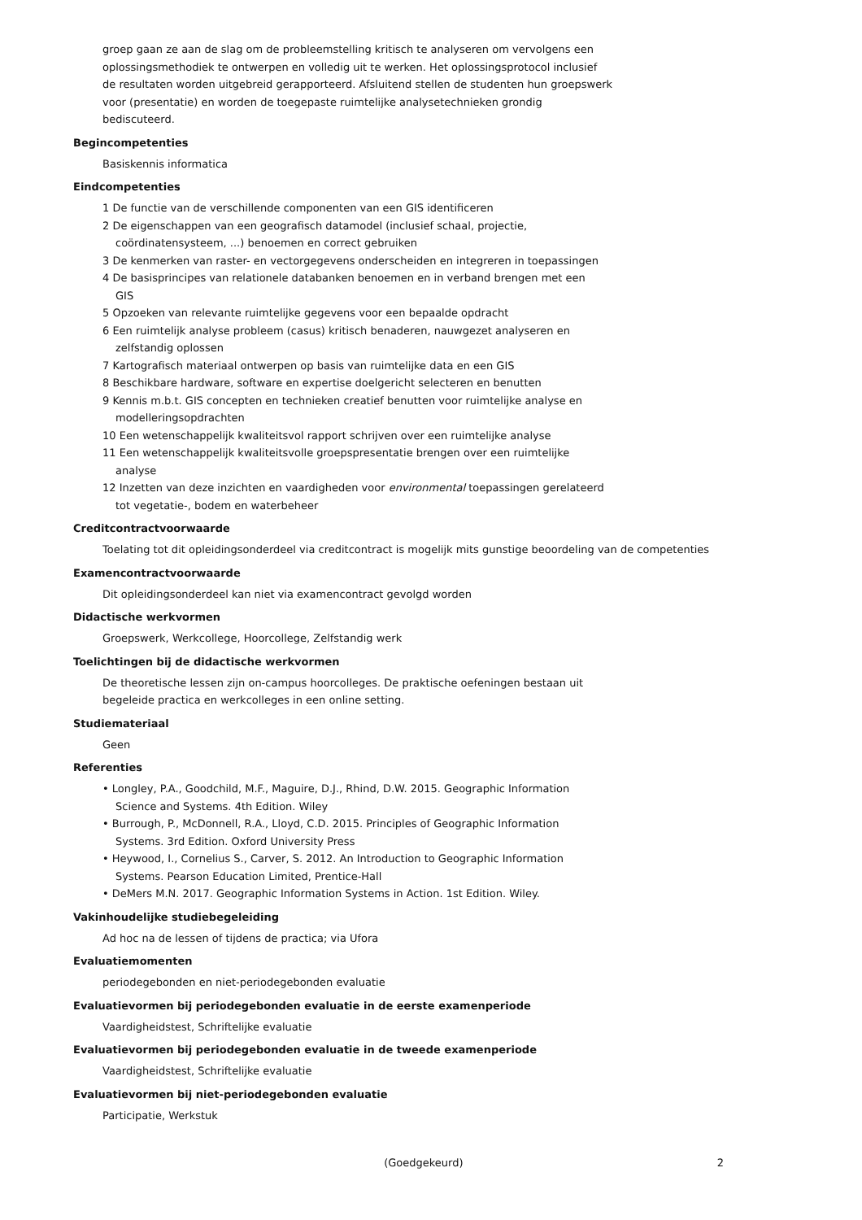groep gaan ze aan de slag om de probleemstelling kritisch te analyseren om vervolgens een
oplossingsmethodiek te ontwerpen en volledig uit te werken. Het oplossingsprotocol inclusief
de resultaten worden uitgebreid gerapporteerd. Afsluitend stellen de studenten hun groepswerk
voor (presentatie) en worden de toegepaste ruimtelijke analysetechnieken grondig
bediscuteerd.
Begincompetenties
Basiskennis informatica
Eindcompetenties
1 De functie van de verschillende componenten van een GIS identificeren
2 De eigenschappen van een geografisch datamodel (inclusief schaal, projectie,
coördinatensysteem, ...) benoemen en correct gebruiken
3 De kenmerken van raster- en vectorgegevens onderscheiden en integreren in toepassingen
4 De basisprincipes van relationele databanken benoemen en in verband brengen met een
GIS
5 Opzoeken van relevante ruimtelijke gegevens voor een bepaalde opdracht
6 Een ruimtelijk analyse probleem (casus) kritisch benaderen, nauwgezet analyseren en
zelfstandig oplossen
7 Kartografisch materiaal ontwerpen op basis van ruimtelijke data en een GIS
8 Beschikbare hardware, software en expertise doelgericht selecteren en benutten
9 Kennis m.b.t. GIS concepten en technieken creatief benutten voor ruimtelijke analyse en
modelleringsopdrachten
10 Een wetenschappelijk kwaliteitsvol rapport schrijven over een ruimtelijke analyse
11 Een wetenschappelijk kwaliteitsvolle groepspresentatie brengen over een ruimtelijke
analyse
12 Inzetten van deze inzichten en vaardigheden voor environmental toepassingen gerelateerd
tot vegetatie-, bodem en waterbeheer
Creditcontractvoorwaarde
Toelating tot dit opleidingsonderdeel via creditcontract is mogelijk mits gunstige beoordeling van de competenties
Examencontractvoorwaarde
Dit opleidingsonderdeel kan niet via examencontract gevolgd worden
Didactische werkvormen
Groepswerk, Werkcollege, Hoorcollege, Zelfstandig werk
Toelichtingen bij de didactische werkvormen
De theoretische lessen zijn on-campus hoorcolleges. De praktische oefeningen bestaan uit
begeleide practica en werkcolleges in een online setting.
Studiemateriaal
Geen
Referenties
• Longley, P.A., Goodchild, M.F., Maguire, D.J., Rhind, D.W. 2015. Geographic Information
Science and Systems. 4th Edition. Wiley
• Burrough, P., McDonnell, R.A., Lloyd, C.D. 2015. Principles of Geographic Information
Systems. 3rd Edition. Oxford University Press
• Heywood, I., Cornelius S., Carver, S. 2012. An Introduction to Geographic Information
Systems. Pearson Education Limited, Prentice-Hall
• DeMers M.N. 2017. Geographic Information Systems in Action. 1st Edition. Wiley.
Vakinhoudelijke studiebegeleiding
Ad hoc na de lessen of tijdens de practica; via Ufora
Evaluatiemomenten
periodegebonden en niet-periodegebonden evaluatie
Evaluatievormen bij periodegebonden evaluatie in de eerste examenperiode
Vaardigheidstest, Schriftelijke evaluatie
Evaluatievormen bij periodegebonden evaluatie in de tweede examenperiode
Vaardigheidstest, Schriftelijke evaluatie
Evaluatievormen bij niet-periodegebonden evaluatie
Participatie, Werkstuk
(Goedgekeurd) 2